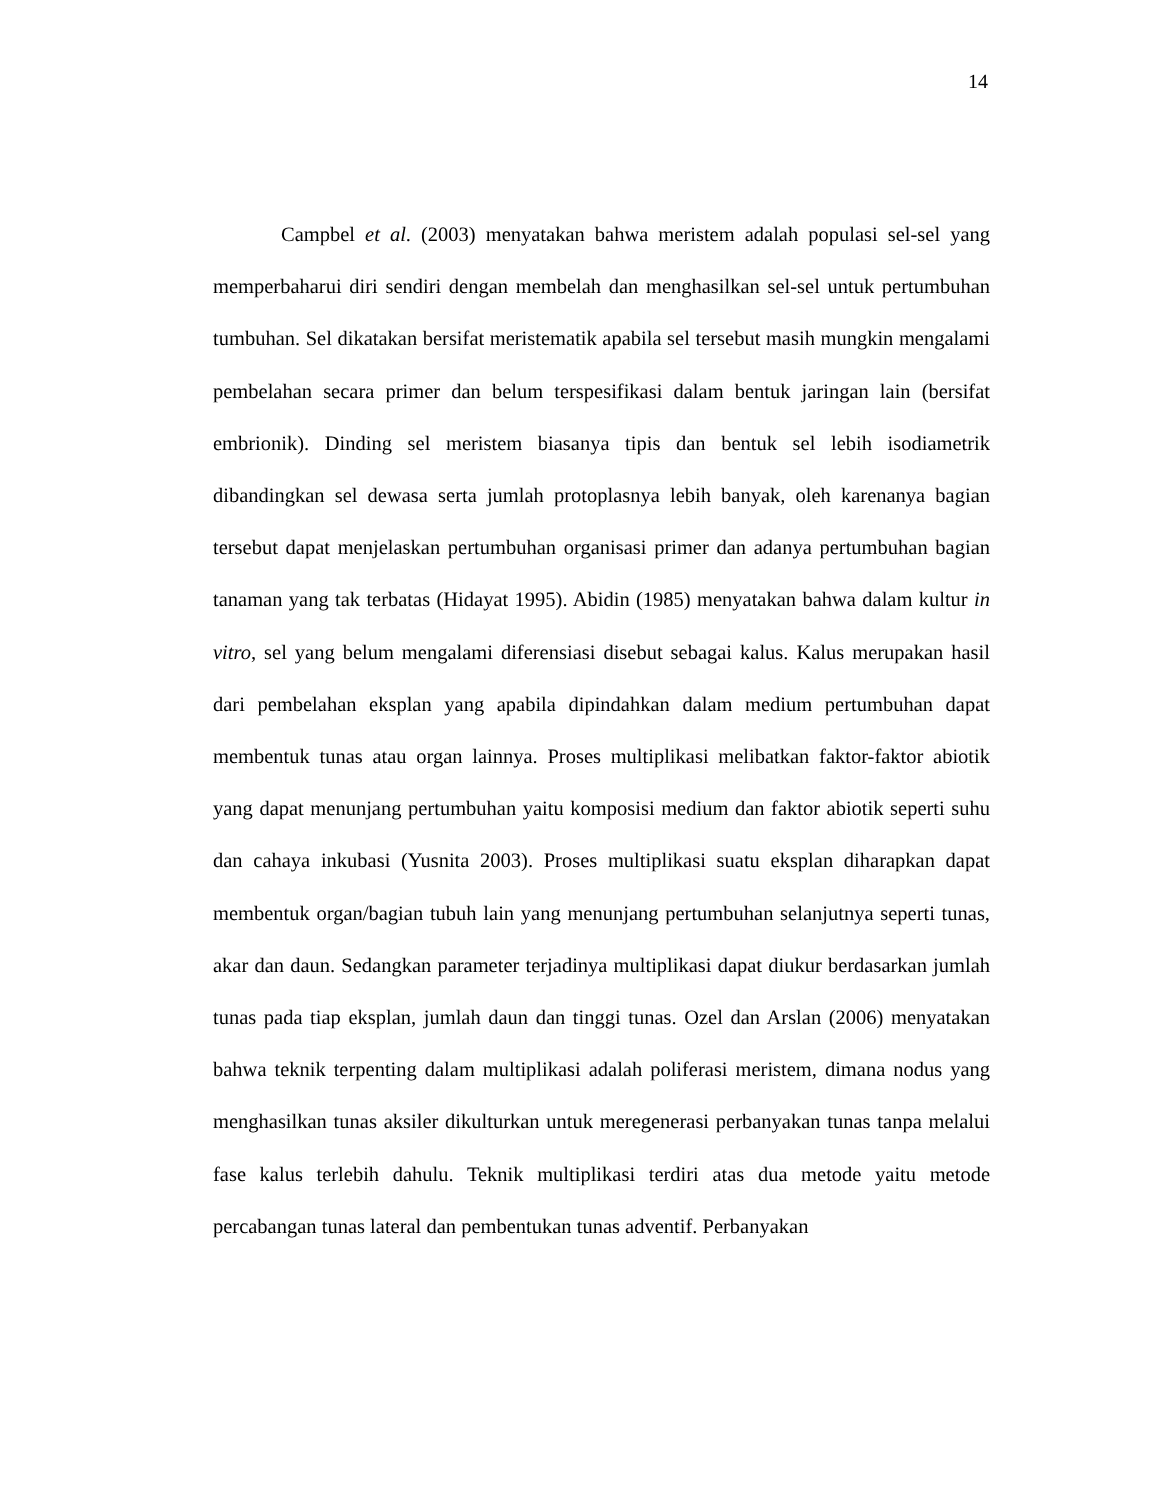14
Campbel et al. (2003) menyatakan bahwa meristem adalah populasi sel-sel yang memperbaharui diri sendiri dengan membelah dan menghasilkan sel-sel untuk pertumbuhan tumbuhan. Sel dikatakan bersifat meristematik apabila sel tersebut masih mungkin mengalami pembelahan secara primer dan belum terspesifikasi dalam bentuk jaringan lain (bersifat embrionik). Dinding sel meristem biasanya tipis dan bentuk sel lebih isodiametrik dibandingkan sel dewasa serta jumlah protoplasnya lebih banyak, oleh karenanya bagian tersebut dapat menjelaskan pertumbuhan organisasi primer dan adanya pertumbuhan bagian tanaman yang tak terbatas (Hidayat 1995). Abidin (1985) menyatakan bahwa dalam kultur in vitro, sel yang belum mengalami diferensiasi disebut sebagai kalus. Kalus merupakan hasil dari pembelahan eksplan yang apabila dipindahkan dalam medium pertumbuhan dapat membentuk tunas atau organ lainnya. Proses multiplikasi melibatkan faktor-faktor abiotik yang dapat menunjang pertumbuhan yaitu komposisi medium dan faktor abiotik seperti suhu dan cahaya inkubasi (Yusnita 2003). Proses multiplikasi suatu eksplan diharapkan dapat membentuk organ/bagian tubuh lain yang menunjang pertumbuhan selanjutnya seperti tunas, akar dan daun. Sedangkan parameter terjadinya multiplikasi dapat diukur berdasarkan jumlah tunas pada tiap eksplan, jumlah daun dan tinggi tunas. Ozel dan Arslan (2006) menyatakan bahwa teknik terpenting dalam multiplikasi adalah poliferasi meristem, dimana nodus yang menghasilkan tunas aksiler dikulturkan untuk meregenerasi perbanyakan tunas tanpa melalui fase kalus terlebih dahulu. Teknik multiplikasi terdiri atas dua metode yaitu metode percabangan tunas lateral dan pembentukan tunas adventif. Perbanyakan